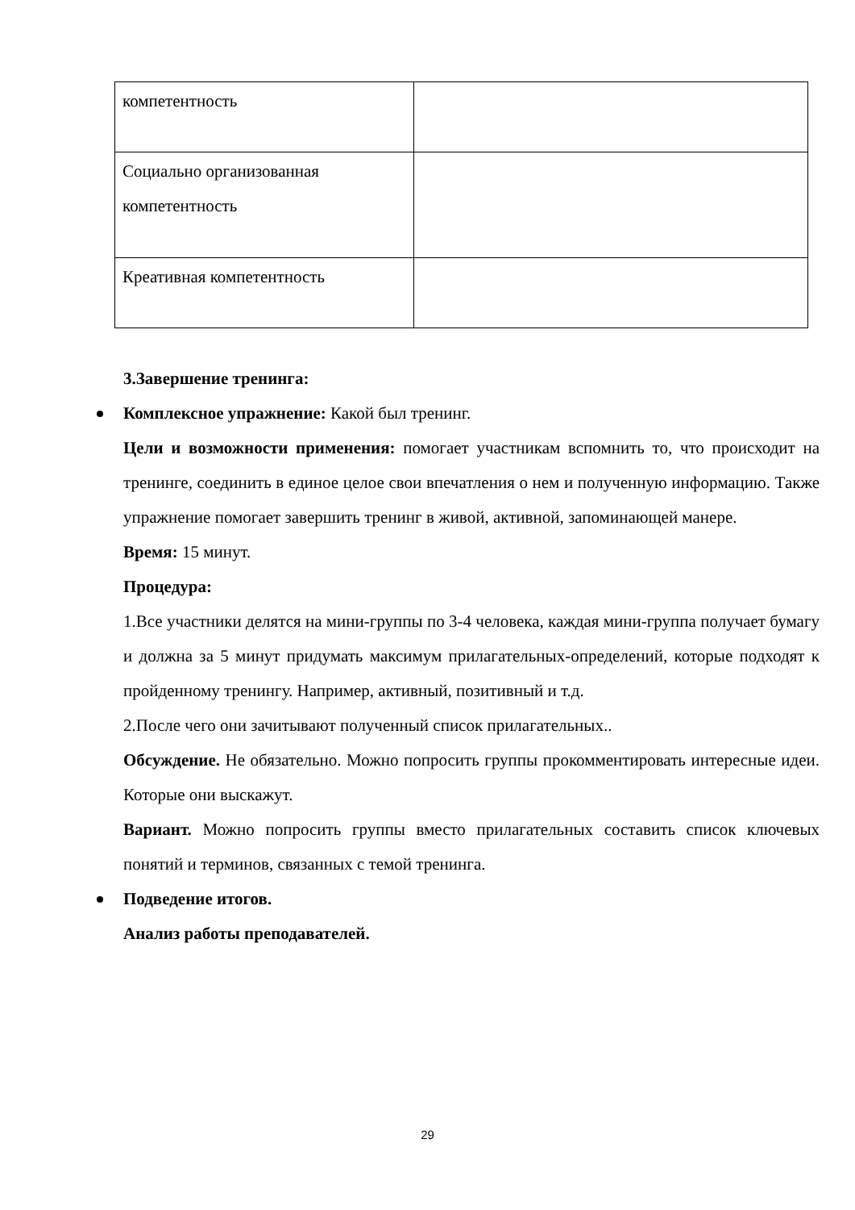| компетентность | |
| Социально организованная компетентность | |
| Креативная компетентность | |
3.Завершение тренинга:
Комплексное упражнение: Какой был тренинг.
Цели и возможности применения: помогает участникам вспомнить то, что происходит на тренинге, соединить в единое целое свои впечатления о нем и полученную информацию. Также упражнение помогает завершить тренинг в живой, активной, запоминающей манере.
Время: 15 минут.
Процедура:
1.Все участники делятся на мини-группы по 3-4 человека, каждая мини-группа получает бумагу и должна за 5 минут придумать максимум прилагательных-определений, которые подходят к пройденному тренингу. Например, активный, позитивный и т.д.
2.После чего они зачитывают полученный список прилагательных..
Обсуждение. Не обязательно. Можно попросить группы прокомментировать интересные идеи. Которые они выскажут.
Вариант. Можно попросить группы вместо прилагательных составить список ключевых понятий и терминов, связанных с темой тренинга.
Подведение итогов.
Анализ работы преподавателей.
29